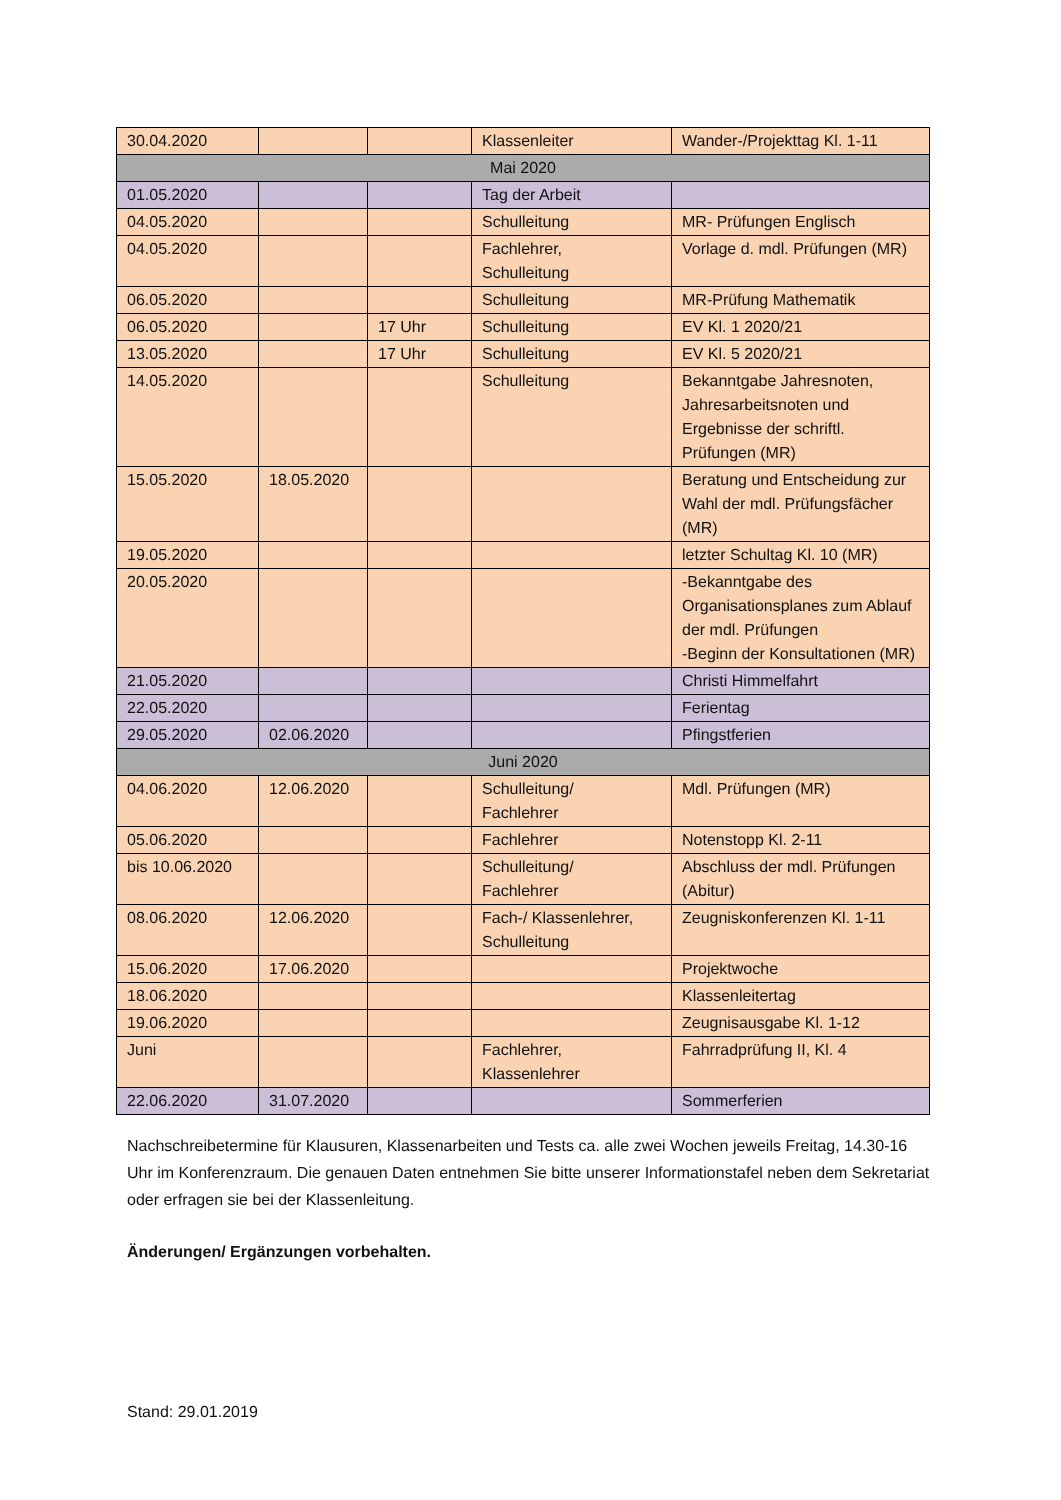| 30.04.2020 | | | Klassenleiter | Wander-/Projekttag Kl. 1-11 |
| Mai 2020 | | | | |
| 01.05.2020 | | | Tag der Arbeit | |
| 04.05.2020 | | | Schulleitung | MR- Prüfungen Englisch |
| 04.05.2020 | | | Fachlehrer, Schulleitung | Vorlage d. mdl. Prüfungen (MR) |
| 06.05.2020 | | | Schulleitung | MR-Prüfung Mathematik |
| 06.05.2020 | | 17 Uhr | Schulleitung | EV Kl. 1 2020/21 |
| 13.05.2020 | | 17 Uhr | Schulleitung | EV Kl. 5 2020/21 |
| 14.05.2020 | | | Schulleitung | Bekanntgabe Jahresnoten, Jahresarbeitsnoten und Ergebnisse der schriftl. Prüfungen (MR) |
| 15.05.2020 | 18.05.2020 | | | Beratung und Entscheidung zur Wahl der mdl. Prüfungsfächer (MR) |
| 19.05.2020 | | | | letzter Schultag Kl. 10 (MR) |
| 20.05.2020 | | | | -Bekanntgabe des Organisationsplanes zum Ablauf der mdl. Prüfungen -Beginn der Konsultationen (MR) |
| 21.05.2020 | | | | Christi Himmelfahrt |
| 22.05.2020 | | | | Ferientag |
| 29.05.2020 | 02.06.2020 | | | Pfingstferien |
| Juni 2020 | | | | |
| 04.06.2020 | 12.06.2020 | | Schulleitung/ Fachlehrer | Mdl. Prüfungen (MR) |
| 05.06.2020 | | | Fachlehrer | Notenstopp Kl. 2-11 |
| bis 10.06.2020 | | | Schulleitung/ Fachlehrer | Abschluss der mdl. Prüfungen (Abitur) |
| 08.06.2020 | 12.06.2020 | | Fach-/ Klassenlehrer, Schulleitung | Zeugniskonferenzen Kl. 1-11 |
| 15.06.2020 | 17.06.2020 | | | Projektwoche |
| 18.06.2020 | | | | Klassenleitertag |
| 19.06.2020 | | | | Zeugnisausgabe Kl. 1-12 |
| Juni | | | Fachlehrer, Klassenlehrer | Fahrradprüfung II, Kl. 4 |
| 22.06.2020 | 31.07.2020 | | | Sommerferien |
Nachschreibetermine für Klausuren, Klassenarbeiten und Tests ca. alle zwei Wochen jeweils Freitag, 14.30-16 Uhr im Konferenzraum. Die genauen Daten entnehmen Sie bitte unserer Informationstafel neben dem Sekretariat oder erfragen sie bei der Klassenleitung.
Änderungen/ Ergänzungen vorbehalten.
Stand: 29.01.2019